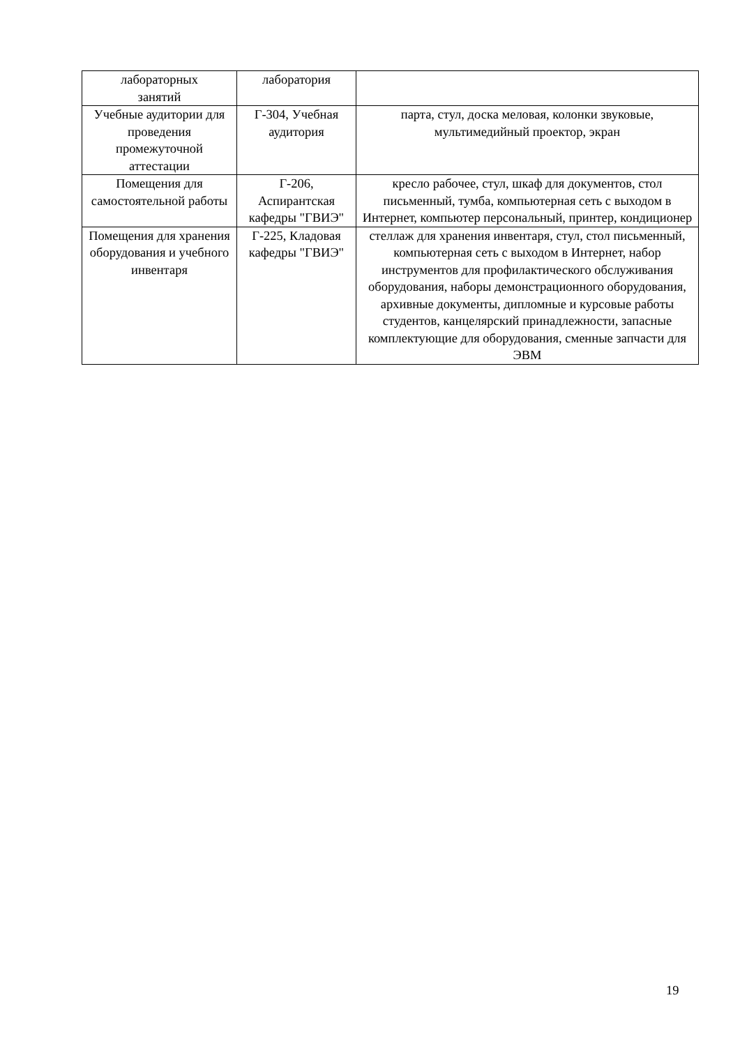| лабораторных занятий | лаборатория | |
| Учебные аудитории для проведения промежуточной аттестации | Г-304, Учебная аудитория | парта, стул, доска меловая, колонки звуковые, мультимедийный проектор, экран |
| Помещения для самостоятельной работы | Г-206, Аспирантская кафедры "ГВИЭ" | кресло рабочее, стул, шкаф для документов, стол письменный, тумба, компьютерная сеть с выходом в Интернет, компьютер персональный, принтер, кондиционер |
| Помещения для хранения оборудования и учебного инвентаря | Г-225, Кладовая кафедры "ГВИЭ" | стеллаж для хранения инвентаря, стул, стол письменный, компьютерная сеть с выходом в Интернет, набор инструментов для профилактического обслуживания оборудования, наборы демонстрационного оборудования, архивные документы, дипломные и курсовые работы студентов, канцелярский принадлежности, запасные комплектующие для оборудования, сменные запчасти для ЭВМ |
19